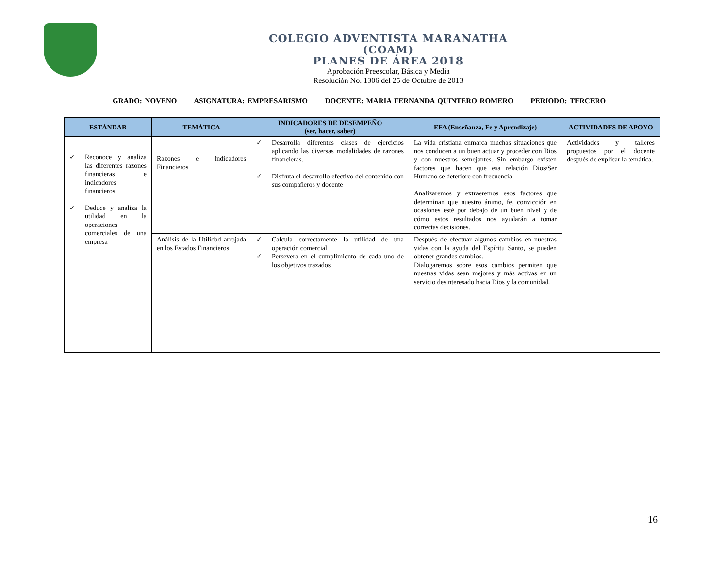COLEGIO ADVENTISTA MARANATHA
(COAM)
PLANES DE ÁREA 2018
Aprobación Preescolar, Básica y Media
Resolución No. 1306 del 25 de Octubre de 2013
GRADO: NOVENO ASIGNATURA: EMPRESARISMO DOCENTE: MARIA FERNANDA QUINTERO ROMERO PERIODO: TERCERO
| ESTÁNDAR | TEMÁTICA | INDICADORES DE DESEMPEÑO (ser, hacer, saber) | EFA (Enseñanza, Fe y Aprendizaje) | ACTIVIDADES DE APOYO |
| --- | --- | --- | --- | --- |
| ✓ Reconoce y analiza las diferentes razones financieras e indicadores financieros. ✓ Deduce y analiza la utilidad en la operaciones comerciales de una empresa | Razones e Indicadores Financieros | ✓ Desarrolla diferentes clases de ejercicios aplicando las diversas modalidades de razones financieras. ✓ Disfruta el desarrollo efectivo del contenido con sus compañeros y docente | La vida cristiana enmarca muchas situaciones que nos conducen a un buen actuar y proceder con Dios y con nuestros semejantes. Sin embargo existen factores que hacen que esa relación Dios/Ser Humano se deteriore con frecuencia. Analizaremos y extraeremos esos factores que determinan que nuestro ánimo, fe, convicción en ocasiones esté por debajo de un buen nivel y de cómo estos resultados nos ayudarán a tomar correctas decisiones. | Actividades y talleres propuestos por el docente después de explicar la temática. |
| | Análisis de la Utilidad arrojada en los Estados Financieros | ✓ Calcula correctamente la utilidad de una operación comercial ✓ Persevera en el cumplimiento de cada uno de los objetivos trazados | Después de efectuar algunos cambios en nuestras vidas con la ayuda del Espíritu Santo, se pueden obtener grandes cambios. Dialogaremos sobre esos cambios permiten que nuestras vidas sean mejores y más activas en un servicio desinteresado hacia Dios y la comunidad. | |
16